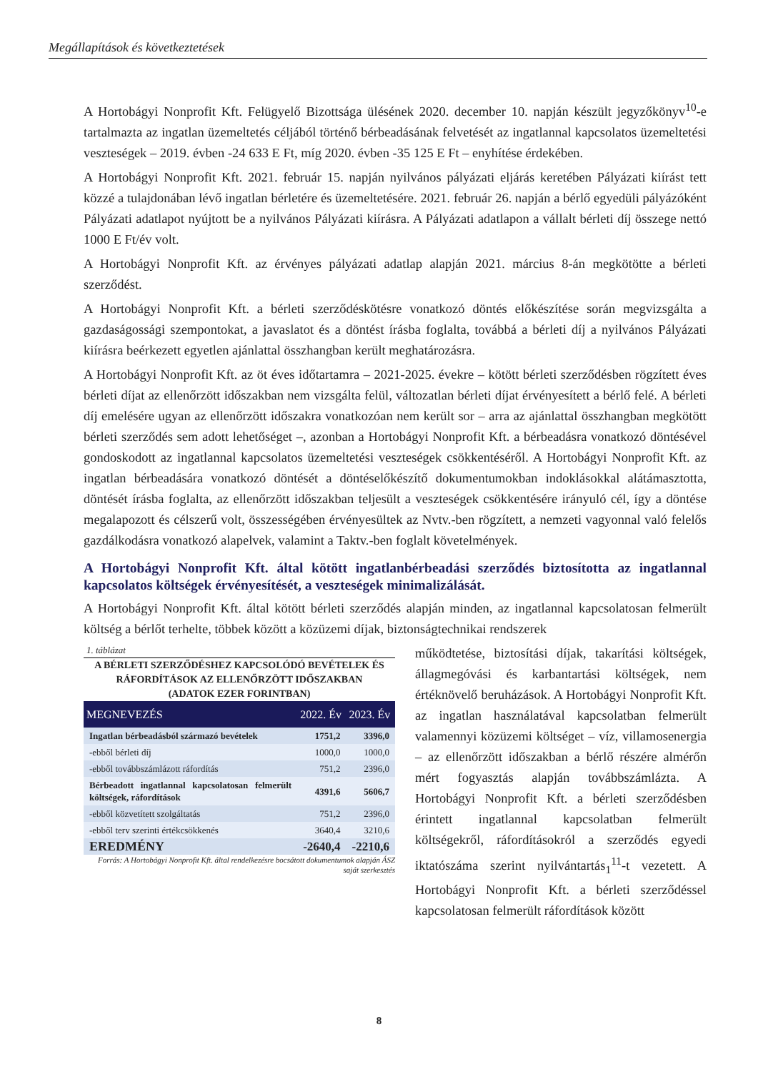Megállapítások és következtetések
A Hortobágyi Nonprofit Kft. Felügyelő Bizottsága ülésének 2020. december 10. napján készült jegyzőkönyv<sup>10</sup>-e tartalmazta az ingatlan üzemeltetés céljából történő bérbeadásának felvetését az ingatlannal kapcsolatos üzemeltetési veszteségek – 2019. évben -24 633 E Ft, míg 2020. évben -35 125 E Ft – enyhítése érdekében.
A Hortobágyi Nonprofit Kft. 2021. február 15. napján nyilvános pályázati eljárás keretében Pályázati kiírást tett közzé a tulajdonában lévő ingatlan bérletére és üzemeltetésére. 2021. február 26. napján a bérlő egyedüli pályázóként Pályázati adatlapot nyújtott be a nyilvános Pályázati kiírásra. A Pályázati adatlapon a vállalt bérleti díj összege nettó 1000 E Ft/év volt.
A Hortobágyi Nonprofit Kft. az érvényes pályázati adatlap alapján 2021. március 8-án megkötötte a bérleti szerződést.
A Hortobágyi Nonprofit Kft. a bérleti szerződéskötésre vonatkozó döntés előkészítése során megvizsgálta a gazdaságossági szempontokat, a javaslatot és a döntést írásba foglalta, továbbá a bérleti díj a nyilvános Pályázati kiírásra beérkezett egyetlen ajánlattal összhangban került meghatározásra.
A Hortobágyi Nonprofit Kft. az öt éves időtartamra – 2021-2025. évekre – kötött bérleti szerződésben rögzített éves bérleti díjat az ellenőrzött időszakban nem vizsgálta felül, változatlan bérleti díjat érvényesített a bérlő felé. A bérleti díj emelésére ugyan az ellenőrzött időszakra vonatkozóan nem került sor – arra az ajánlattal összhangban megkötött bérleti szerződés sem adott lehetőséget –, azonban a Hortobágyi Nonprofit Kft. a bérbeadásra vonatkozó döntésével gondoskodott az ingatlannal kapcsolatos üzemeltetési veszteségek csökkentéséről. A Hortobágyi Nonprofit Kft. az ingatlan bérbeadására vonatkozó döntését a döntéselőkészítő dokumentumokban indoklásokkal alátámasztotta, döntését írásba foglalta, az ellenőrzött időszakban teljesült a veszteségek csökkentésére irányuló cél, így a döntése megalapozott és célszerű volt, összességében érvényesültek az Nvtv.-ben rögzített, a nemzeti vagyonnal való felelős gazdálkodásra vonatkozó alapelvek, valamint a Taktv.-ben foglalt követelmények.
A Hortobágyi Nonprofit Kft. által kötött ingatlanbérbeadási szerződés biztosította az ingatlannal kapcsolatos költségek érvényesítését, a veszteségek minimalizálását.
A Hortobágyi Nonprofit Kft. által kötött bérleti szerződés alapján minden, az ingatlannal kapcsolatosan felmerült költség a bérlőt terhelte, többek között a közüzemi díjak, biztonságtechnikai rendszerek
1. táblázat
A BÉRLETI SZERZŐDÉSHEZ KAPCSOLÓDÓ BEVÉTELEK ÉS RÁFORDÍTÁSOK AZ ELLENŐRZÖTT IDŐSZAKBAN
(ADATOK EZER FORINTBAN)
| MEGNEVEZÉS | 2022. Év | 2023. Év |
| --- | --- | --- |
| Ingatlan bérbeadásból származó bevételek | 1751,2 | 3396,0 |
| -ebből bérleti díj | 1000,0 | 1000,0 |
| -ebből továbbszámlázott ráfordítás | 751,2 | 2396,0 |
| Bérbeadott ingatlannal kapcsolatosan felmerült költségek, ráfordítások | 4391,6 | 5606,7 |
| -ebből közvetített szolgáltatás | 751,2 | 2396,0 |
| -ebből terv szerinti értékcsökkenés | 3640,4 | 3210,6 |
| EREDMÉNY | -2640,4 | -2210,6 |
Forrás: A Hortobágyi Nonprofit Kft. által rendelkezésre bocsátott dokumentumok alapján ÁSZ saját szerkesztés
működtetése, biztosítási díjak, takarítási költségek, állagmegóvási és karbantartási költségek, nem értéknövelő beruházások. A Hortobágyi Nonprofit Kft. az ingatlan használatával kapcsolatban felmerült valamennyi közüzemi költséget – víz, villamosenergia – az ellenőrzött időszakban a bérlő részére almérőn mért fogyasztás alapján továbbszámlázta. A Hortobágyi Nonprofit Kft. a bérleti szerződésben érintett ingatlannal kapcsolatban felmerült költségekről, ráfordításokról a szerződés egyedi iktatószáma szerint nyilvántartás<sub>1</sub><sup>11</sup>-t vezetett. A Hortobágyi Nonprofit Kft. a bérleti szerződéssel kapcsolatosan felmerült ráfordítások között
8